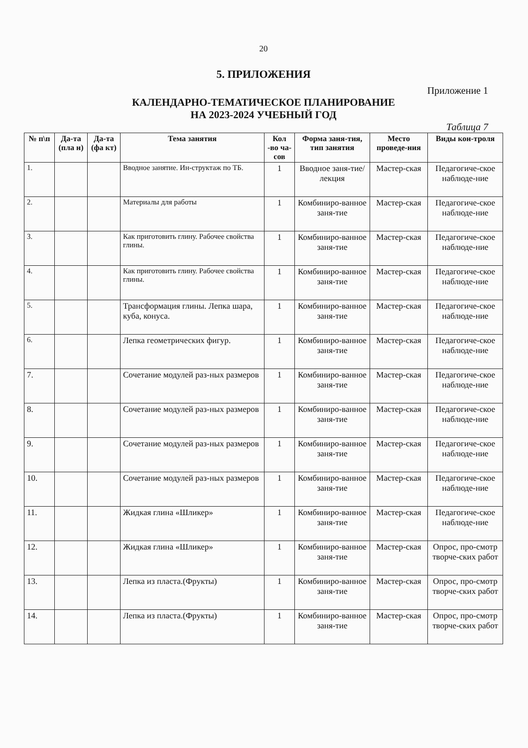20
5. ПРИЛОЖЕНИЯ
Приложение 1
КАЛЕНДАРНО-ТЕМАТИЧЕСКОЕ ПЛАНИРОВАНИЕ
НА 2023-2024 УЧЕБНЫЙ ГОД
Таблица 7
| № п\п | Да-та (пла н) | Да-та (фа кт) | Тема занятия | Кол -во ча-сов | Форма заня-тия, тип занятия | Место проведе-ния | Виды кон-троля |
| --- | --- | --- | --- | --- | --- | --- | --- |
| 1. | | | Вводное занятие. Ин-структаж по ТБ. | 1 | Вводное заня-тие/лекция | Мастер-ская | Педагогиче-ское наблюде-ние |
| 2. | | | Материалы для работы | 1 | Комбиниро-ванное заня-тие | Мастер-ская | Педагогиче-ское наблюде-ние |
| 3. | | | Как приготовить глину. Рабочее свойства глины. | 1 | Комбиниро-ванное заня-тие | Мастер-ская | Педагогиче-ское наблюде-ние |
| 4. | | | Как приготовить глину. Рабочее свойства глины. | 1 | Комбиниро-ванное заня-тие | Мастер-ская | Педагогиче-ское наблюде-ние |
| 5. | | | Трансформация глины. Лепка шара, куба, конуса. | 1 | Комбиниро-ванное заня-тие | Мастер-ская | Педагогиче-ское наблюде-ние |
| 6. | | | Лепка геометрических фигур. | 1 | Комбиниро-ванное заня-тие | Мастер-ская | Педагогиче-ское наблюде-ние |
| 7. | | | Сочетание модулей раз-ных размеров | 1 | Комбиниро-ванное заня-тие | Мастер-ская | Педагогиче-ское наблюде-ние |
| 8. | | | Сочетание модулей раз-ных размеров | 1 | Комбиниро-ванное заня-тие | Мастер-ская | Педагогиче-ское наблюде-ние |
| 9. | | | Сочетание модулей раз-ных размеров | 1 | Комбиниро-ванное заня-тие | Мастер-ская | Педагогиче-ское наблюде-ние |
| 10. | | | Сочетание модулей раз-ных размеров | 1 | Комбиниро-ванное заня-тие | Мастер-ская | Педагогиче-ское наблюде-ние |
| 11. | | | Жидкая глина «Шликер» | 1 | Комбиниро-ванное заня-тие | Мастер-ская | Педагогиче-ское наблюде-ние |
| 12. | | | Жидкая глина «Шликер» | 1 | Комбиниро-ванное заня-тие | Мастер-ская | Опрос, про-смотр творче-ских работ |
| 13. | | | Лепка из пласта.(Фрукты) | 1 | Комбиниро-ванное заня-тие | Мастер-ская | Опрос, про-смотр творче-ских работ |
| 14. | | | Лепка из пласта.(Фрукты) | 1 | Комбиниро-ванное заня-тие | Мастер-ская | Опрос, про-смотр творче-ских работ |